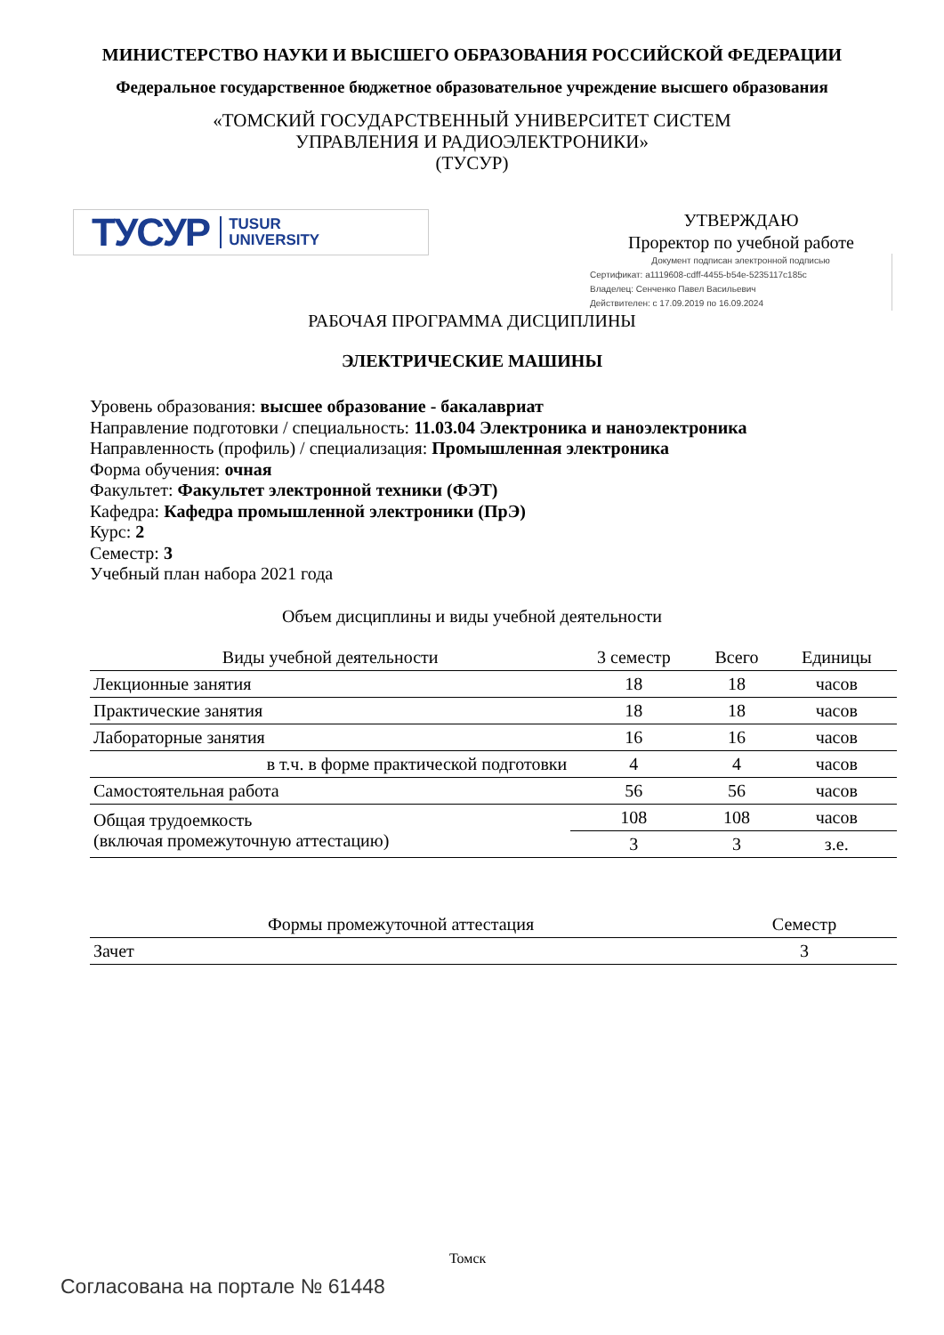МИНИСТЕРСТВО НАУКИ И ВЫСШЕГО ОБРАЗОВАНИЯ РОССИЙСКОЙ ФЕДЕРАЦИИ
Федеральное государственное бюджетное образовательное учреждение высшего образования
«ТОМСКИЙ ГОСУДАРСТВЕННЫЙ УНИВЕРСИТЕТ СИСТЕМ
УПРАВЛЕНИЯ И РАДИОЭЛЕКТРОНИКИ»
(ТУСУР)
ТУСУР TUSUR
UNIVERSITY
УТВЕРЖДАЮ
Проректор по учебной работе
Документ подписан электронной подписью
Сертификат: a1119608-cdff-4455-b54e-5235117c185c
Владелец: Сенченко Павел Васильевич
Действителен: с 17.09.2019 по 16.09.2024
РАБОЧАЯ ПРОГРАММА ДИСЦИПЛИНЫ
ЭЛЕКТРИЧЕСКИЕ МАШИНЫ
Уровень образования: высшее образование - бакалавриат
Направление подготовки / специальность: 11.03.04 Электроника и наноэлектроника
Направленность (профиль) / специализация: Промышленная электроника
Форма обучения: очная
Факультет: Факультет электронной техники (ФЭТ)
Кафедра: Кафедра промышленной электроники (ПрЭ)
Курс: 2
Семестр: 3
Учебный план набора 2021 года
Объем дисциплины и виды учебной деятельности
| Виды учебной деятельности | 3 семестр | Всего | Единицы |
| --- | --- | --- | --- |
| Лекционные занятия | 18 | 18 | часов |
| Практические занятия | 18 | 18 | часов |
| Лабораторные занятия | 16 | 16 | часов |
| в т.ч. в форме практической подготовки | 4 | 4 | часов |
| Самостоятельная работа | 56 | 56 | часов |
| Общая трудоемкость (включая промежуточную аттестацию) | 108 | 108 | часов |
| | 3 | 3 | з.е. |
| Формы промежуточной аттестация | Семестр |
| --- | --- |
| Зачет | 3 |
Томск
Согласована на портале № 61448